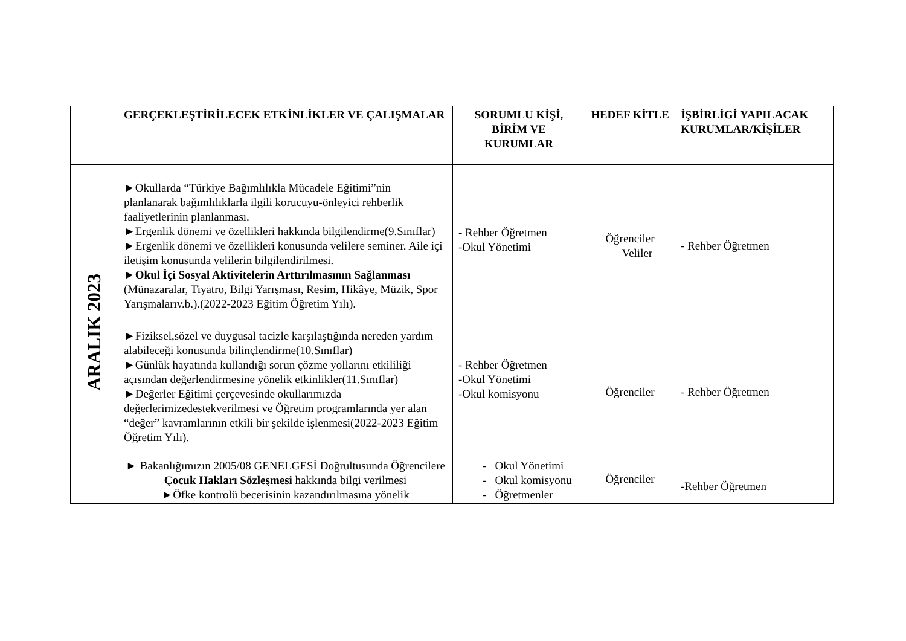| | GERÇEKLEŞTİRİLECEK ETKİNLİKLER VE ÇALIŞMALAR | SORUMLU KİŞİ, BİRİM VE KURUMLAR | HEDEF KİTLE | İŞBİRLİGİ YAPILACAK KURUMLAR/KİŞİLER |
| --- | --- | --- | --- | --- |
| ARALIK 2023 | ►Okullarda “Türkiye Bağımlılıkla Mücadele Eğitimi”nin planlanarak bağımlılıklarla ilgili korucuyu-önleyici rehberlik faaliyetlerinin planlanması. ►Ergenlik dönemi ve özellikleri hakkında bilgilendirme(9.Sınıflar) ►Ergenlik dönemi ve özellikleri konusunda velilere seminer. Aile içi iletişim konusunda velilerin bilgilendirilmesi. ► Okul İçi Sosyal Aktivitelerin Arttırılmasının Sağlanması (Münazaralar, Tiyatro, Bilgi Yarışması, Resim, Hikâye, Müzik, Spor Yarışmalarıv.b.).(2022-2023 Eğitim Öğretim Yılı). | - Rehber Öğretmen -Okul Yönetimi | Öğrenciler Veliler | - Rehber Öğretmen |
| | ►Fiziksel,sözel ve duygusal tacizle karşılaştığında nereden yardım alabileceği konusunda bilinçlendirme(10.Sınıflar) ►Günlük hayatında kullandığı sorun çözme yollarını etkililiği açısından değerlendirmesine yönelik etkinlikler(11.Sınıflar) ►Değerler Eğitimi çerçevesinde okullarımızda değerlerimizedestekverilmesi ve Öğretim programlarında yer alan “değer” kavramlarının etkili bir şekilde işlenmesi(2022-2023 Eğitim Öğretim Yılı). | - Rehber Öğretmen -Okul Yönetimi -Okul komisyonu | Öğrenciler | - Rehber Öğretmen |
| | ► Bakanlığımızın 2005/08 GENELGESİ Doğrultusunda Öğrencilere Çocuk Hakları Sözleşmesi hakkında bilgi verilmesi ►Öfke kontrolü becerisinin kazandırılmasına yönelik | - Okul Yönetimi - Okul komisyonu - Öğretmenler | Öğrenciler | -Rehber Öğretmen |